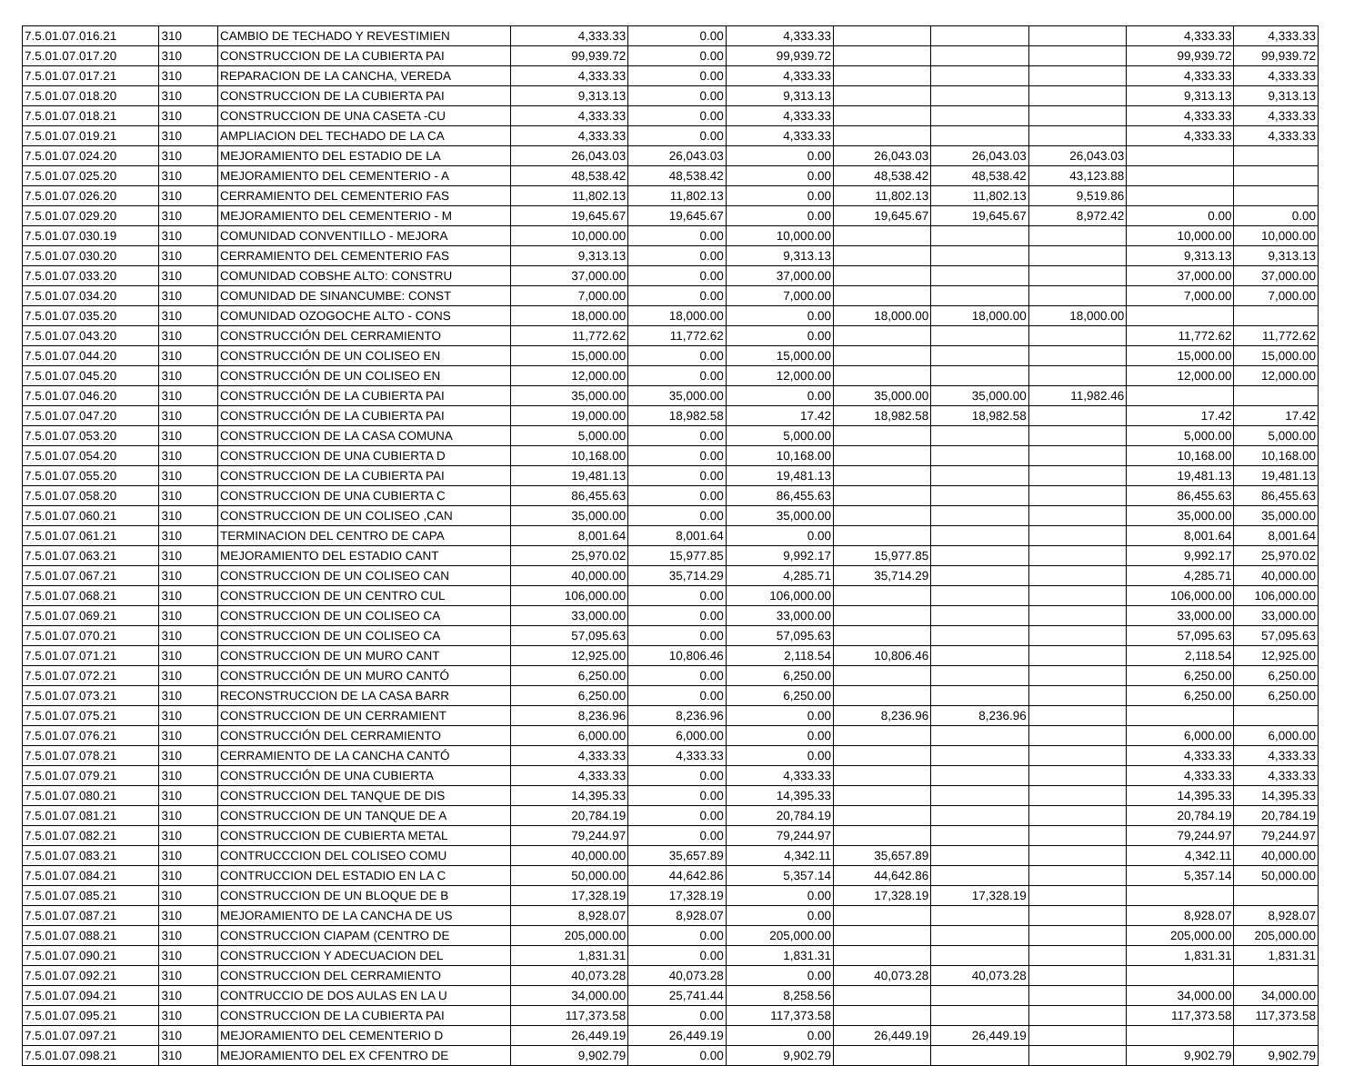| 7.5.01.07.016.21 | 310 | CAMBIO DE TECHADO Y REVESTIMIEN | 4,333.33 | 0.00 | 4,333.33 | | | | 4,333.33 | 4,333.33 |
| 7.5.01.07.017.20 | 310 | CONSTRUCCION DE LA CUBIERTA PAI | 99,939.72 | 0.00 | 99,939.72 | | | | 99,939.72 | 99,939.72 |
| 7.5.01.07.017.21 | 310 | REPARACION DE LA CANCHA, VEREDA | 4,333.33 | 0.00 | 4,333.33 | | | | 4,333.33 | 4,333.33 |
| 7.5.01.07.018.20 | 310 | CONSTRUCCION DE LA CUBIERTA PAI | 9,313.13 | 0.00 | 9,313.13 | | | | 9,313.13 | 9,313.13 |
| 7.5.01.07.018.21 | 310 | CONSTRUCCION DE UNA CASETA -CU | 4,333.33 | 0.00 | 4,333.33 | | | | 4,333.33 | 4,333.33 |
| 7.5.01.07.019.21 | 310 | AMPLIACION DEL TECHADO DE LA CA | 4,333.33 | 0.00 | 4,333.33 | | | | 4,333.33 | 4,333.33 |
| 7.5.01.07.024.20 | 310 | MEJORAMIENTO DEL ESTADIO DE LA | 26,043.03 | 26,043.03 | 0.00 | 26,043.03 | 26,043.03 | 26,043.03 | | |
| 7.5.01.07.025.20 | 310 | MEJORAMIENTO DEL CEMENTERIO - A | 48,538.42 | 48,538.42 | 0.00 | 48,538.42 | 48,538.42 | 43,123.88 | | |
| 7.5.01.07.026.20 | 310 | CERRAMIENTO DEL CEMENTERIO FAS | 11,802.13 | 11,802.13 | 0.00 | 11,802.13 | 11,802.13 | 9,519.86 | | |
| 7.5.01.07.029.20 | 310 | MEJORAMIENTO DEL CEMENTERIO - M | 19,645.67 | 19,645.67 | 0.00 | 19,645.67 | 19,645.67 | 8,972.42 | 0.00 | 0.00 |
| 7.5.01.07.030.19 | 310 | COMUNIDAD CONVENTILLO - MEJORA | 10,000.00 | 0.00 | 10,000.00 | | | | 10,000.00 | 10,000.00 |
| 7.5.01.07.030.20 | 310 | CERRAMIENTO DEL CEMENTERIO FAS | 9,313.13 | 0.00 | 9,313.13 | | | | 9,313.13 | 9,313.13 |
| 7.5.01.07.033.20 | 310 | COMUNIDAD COBSHE ALTO: CONSTRU | 37,000.00 | 0.00 | 37,000.00 | | | | 37,000.00 | 37,000.00 |
| 7.5.01.07.034.20 | 310 | COMUNIDAD DE SINANCUMBE: CONST | 7,000.00 | 0.00 | 7,000.00 | | | | 7,000.00 | 7,000.00 |
| 7.5.01.07.035.20 | 310 | COMUNIDAD OZOGOCHE ALTO - CONS | 18,000.00 | 18,000.00 | 0.00 | 18,000.00 | 18,000.00 | 18,000.00 | | |
| 7.5.01.07.043.20 | 310 | CONSTRUCCIÓN DEL CERRAMIENTO | 11,772.62 | 11,772.62 | 0.00 | | | | 11,772.62 | 11,772.62 |
| 7.5.01.07.044.20 | 310 | CONSTRUCCIÓN DE UN COLISEO EN | 15,000.00 | 0.00 | 15,000.00 | | | | 15,000.00 | 15,000.00 |
| 7.5.01.07.045.20 | 310 | CONSTRUCCIÓN DE UN COLISEO EN | 12,000.00 | 0.00 | 12,000.00 | | | | 12,000.00 | 12,000.00 |
| 7.5.01.07.046.20 | 310 | CONSTRUCCIÓN DE LA CUBIERTA PAI | 35,000.00 | 35,000.00 | 0.00 | 35,000.00 | 35,000.00 | 11,982.46 | | |
| 7.5.01.07.047.20 | 310 | CONSTRUCCIÓN DE LA CUBIERTA PAI | 19,000.00 | 18,982.58 | 17.42 | 18,982.58 | 18,982.58 | | 17.42 | 17.42 |
| 7.5.01.07.053.20 | 310 | CONSTRUCCION DE LA CASA COMUNA | 5,000.00 | 0.00 | 5,000.00 | | | | 5,000.00 | 5,000.00 |
| 7.5.01.07.054.20 | 310 | CONSTRUCCION DE UNA CUBIERTA D | 10,168.00 | 0.00 | 10,168.00 | | | | 10,168.00 | 10,168.00 |
| 7.5.01.07.055.20 | 310 | CONSTRUCCION DE LA CUBIERTA PAI | 19,481.13 | 0.00 | 19,481.13 | | | | 19,481.13 | 19,481.13 |
| 7.5.01.07.058.20 | 310 | CONSTRUCCION DE UNA CUBIERTA C | 86,455.63 | 0.00 | 86,455.63 | | | | 86,455.63 | 86,455.63 |
| 7.5.01.07.060.21 | 310 | CONSTRUCCION DE UN COLISEO ,CAN | 35,000.00 | 0.00 | 35,000.00 | | | | 35,000.00 | 35,000.00 |
| 7.5.01.07.061.21 | 310 | TERMINACION DEL CENTRO DE CAPA | 8,001.64 | 8,001.64 | 0.00 | | | | 8,001.64 | 8,001.64 |
| 7.5.01.07.063.21 | 310 | MEJORAMIENTO DEL ESTADIO CANT | 25,970.02 | 15,977.85 | 9,992.17 | 15,977.85 | | | 9,992.17 | 25,970.02 |
| 7.5.01.07.067.21 | 310 | CONSTRUCCION DE UN COLISEO CAN | 40,000.00 | 35,714.29 | 4,285.71 | 35,714.29 | | | 4,285.71 | 40,000.00 |
| 7.5.01.07.068.21 | 310 | CONSTRUCCION DE UN CENTRO CUL | 106,000.00 | 0.00 | 106,000.00 | | | | 106,000.00 | 106,000.00 |
| 7.5.01.07.069.21 | 310 | CONSTRUCCION DE UN COLISEO CA | 33,000.00 | 0.00 | 33,000.00 | | | | 33,000.00 | 33,000.00 |
| 7.5.01.07.070.21 | 310 | CONSTRUCCION DE UN COLISEO CA | 57,095.63 | 0.00 | 57,095.63 | | | | 57,095.63 | 57,095.63 |
| 7.5.01.07.071.21 | 310 | CONSTRUCCION DE UN MURO CANT | 12,925.00 | 10,806.46 | 2,118.54 | 10,806.46 | | | 2,118.54 | 12,925.00 |
| 7.5.01.07.072.21 | 310 | CONSTRUCCIÓN DE UN MURO CANTÓ | 6,250.00 | 0.00 | 6,250.00 | | | | 6,250.00 | 6,250.00 |
| 7.5.01.07.073.21 | 310 | RECONSTRUCCION DE LA CASA BARR | 6,250.00 | 0.00 | 6,250.00 | | | | 6,250.00 | 6,250.00 |
| 7.5.01.07.075.21 | 310 | CONSTRUCCION DE UN CERRAMIENT | 8,236.96 | 8,236.96 | 0.00 | 8,236.96 | 8,236.96 | | | |
| 7.5.01.07.076.21 | 310 | CONSTRUCCIÓN DEL CERRAMIENTO | 6,000.00 | 6,000.00 | 0.00 | | | | 6,000.00 | 6,000.00 |
| 7.5.01.07.078.21 | 310 | CERRAMIENTO DE LA CANCHA CANTÓ | 4,333.33 | 4,333.33 | 0.00 | | | | 4,333.33 | 4,333.33 |
| 7.5.01.07.079.21 | 310 | CONSTRUCCIÓN DE UNA CUBIERTA | 4,333.33 | 0.00 | 4,333.33 | | | | 4,333.33 | 4,333.33 |
| 7.5.01.07.080.21 | 310 | CONSTRUCCION DEL TANQUE DE DIS | 14,395.33 | 0.00 | 14,395.33 | | | | 14,395.33 | 14,395.33 |
| 7.5.01.07.081.21 | 310 | CONSTRUCCION DE UN TANQUE DE A | 20,784.19 | 0.00 | 20,784.19 | | | | 20,784.19 | 20,784.19 |
| 7.5.01.07.082.21 | 310 | CONSTRUCCION DE CUBIERTA METAL | 79,244.97 | 0.00 | 79,244.97 | | | | 79,244.97 | 79,244.97 |
| 7.5.01.07.083.21 | 310 | CONTRUCCCION DEL COLISEO COMU | 40,000.00 | 35,657.89 | 4,342.11 | 35,657.89 | | | 4,342.11 | 40,000.00 |
| 7.5.01.07.084.21 | 310 | CONTRUCCION DEL ESTADIO EN LA C | 50,000.00 | 44,642.86 | 5,357.14 | 44,642.86 | | | 5,357.14 | 50,000.00 |
| 7.5.01.07.085.21 | 310 | CONSTRUCCION DE UN BLOQUE DE B | 17,328.19 | 17,328.19 | 0.00 | 17,328.19 | 17,328.19 | | | |
| 7.5.01.07.087.21 | 310 | MEJORAMIENTO DE LA CANCHA DE US | 8,928.07 | 8,928.07 | 0.00 | | | | 8,928.07 | 8,928.07 |
| 7.5.01.07.088.21 | 310 | CONSTRUCCION CIAPAM (CENTRO DE | 205,000.00 | 0.00 | 205,000.00 | | | | 205,000.00 | 205,000.00 |
| 7.5.01.07.090.21 | 310 | CONSTRUCCION Y ADECUACION DEL | 1,831.31 | 0.00 | 1,831.31 | | | | 1,831.31 | 1,831.31 |
| 7.5.01.07.092.21 | 310 | CONSTRUCCION DEL CERRAMIENTO | 40,073.28 | 40,073.28 | 0.00 | 40,073.28 | 40,073.28 | | | |
| 7.5.01.07.094.21 | 310 | CONTRUCCIO DE DOS AULAS EN LA U | 34,000.00 | 25,741.44 | 8,258.56 | | | | 34,000.00 | 34,000.00 |
| 7.5.01.07.095.21 | 310 | CONSTRUCCION DE LA CUBIERTA PAI | 117,373.58 | 0.00 | 117,373.58 | | | | 117,373.58 | 117,373.58 |
| 7.5.01.07.097.21 | 310 | MEJORAMIENTO DEL CEMENTERIO D | 26,449.19 | 26,449.19 | 0.00 | 26,449.19 | 26,449.19 | | | |
| 7.5.01.07.098.21 | 310 | MEJORAMIENTO DEL EX CFENTRO DE | 9,902.79 | 0.00 | 9,902.79 | | | | 9,902.79 | 9,902.79 |